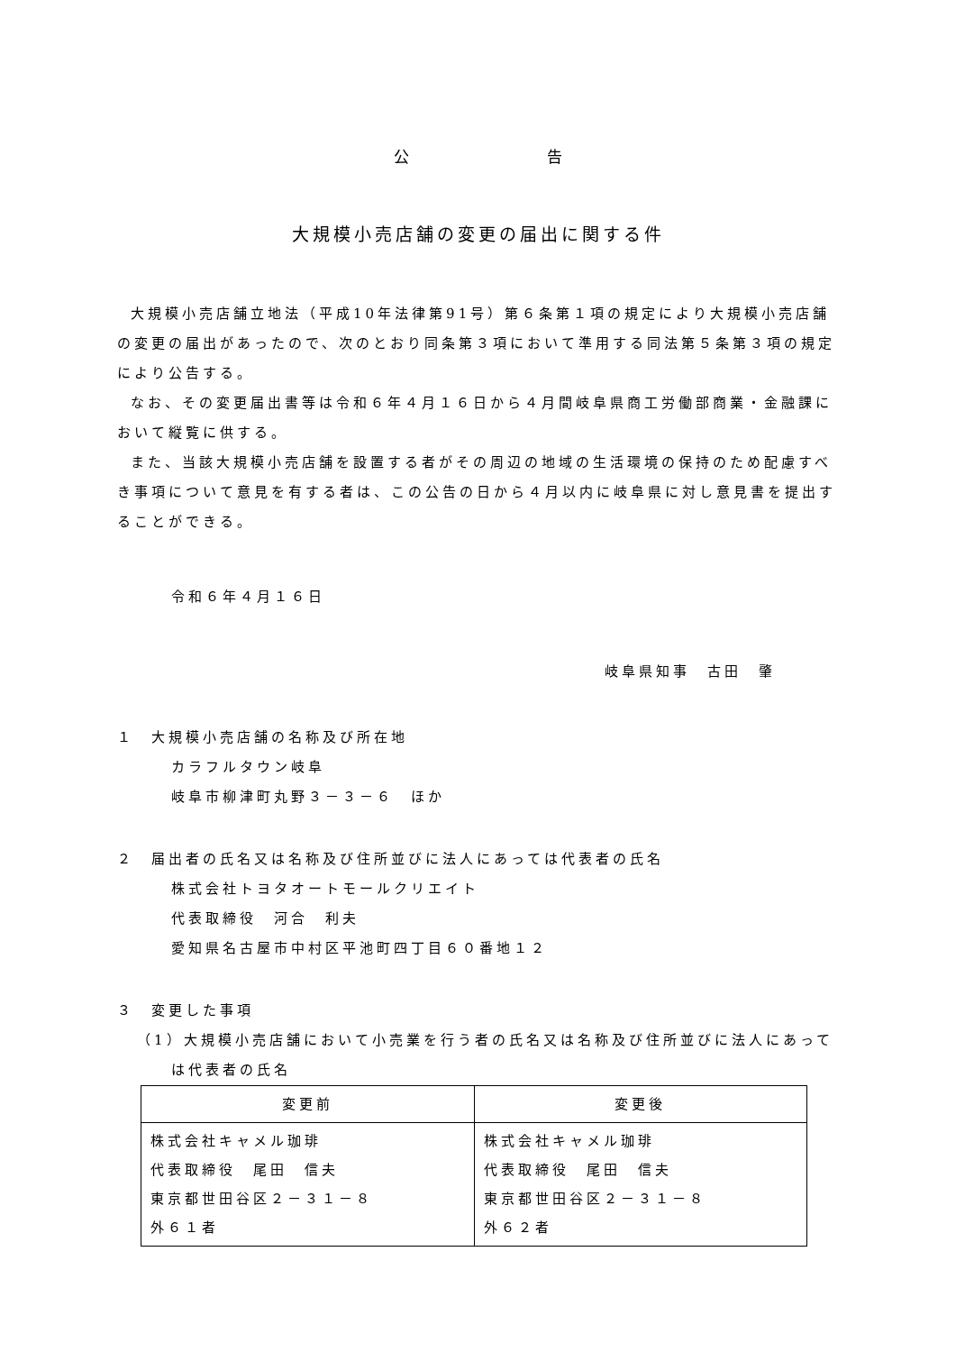公         告
大規模小売店舗の変更の届出に関する件
大規模小売店舗立地法（平成10年法律第91号）第６条第１項の規定により大規模小売店舗の変更の届出があったので、次のとおり同条第３項において準用する同法第５条第３項の規定により公告する。
なお、その変更届出書等は令和６年４月１６日から４月間岐阜県商工労働部商業・金融課において縦覧に供する。
また、当該大規模小売店舗を設置する者がその周辺の地域の生活環境の保持のため配慮すべき事項について意見を有する者は、この公告の日から４月以内に岐阜県に対し意見書を提出することができる。
令和６年４月１６日
岐阜県知事　古田　肇
１　大規模小売店舗の名称及び所在地
カラフルタウン岐阜
岐阜市柳津町丸野３－３－６　ほか
２　届出者の氏名又は名称及び住所並びに法人にあっては代表者の氏名
株式会社トヨタオートモールクリエイト
代表取締役　河合　利夫
愛知県名古屋市中村区平池町四丁目６０番地１２
３　変更した事項
（1）大規模小売店舗において小売業を行う者の氏名又は名称及び住所並びに法人にあって
は代表者の氏名
| 変更前 | 変更後 |
| --- | --- |
| 株式会社キャメル珈琲 代表取締役 尾田 信夫 東京都世田谷区２－３１－８ 外６１者 | 株式会社キャメル珈琲 代表取締役 尾田 信夫 東京都世田谷区２－３１－８ 外６２者 |